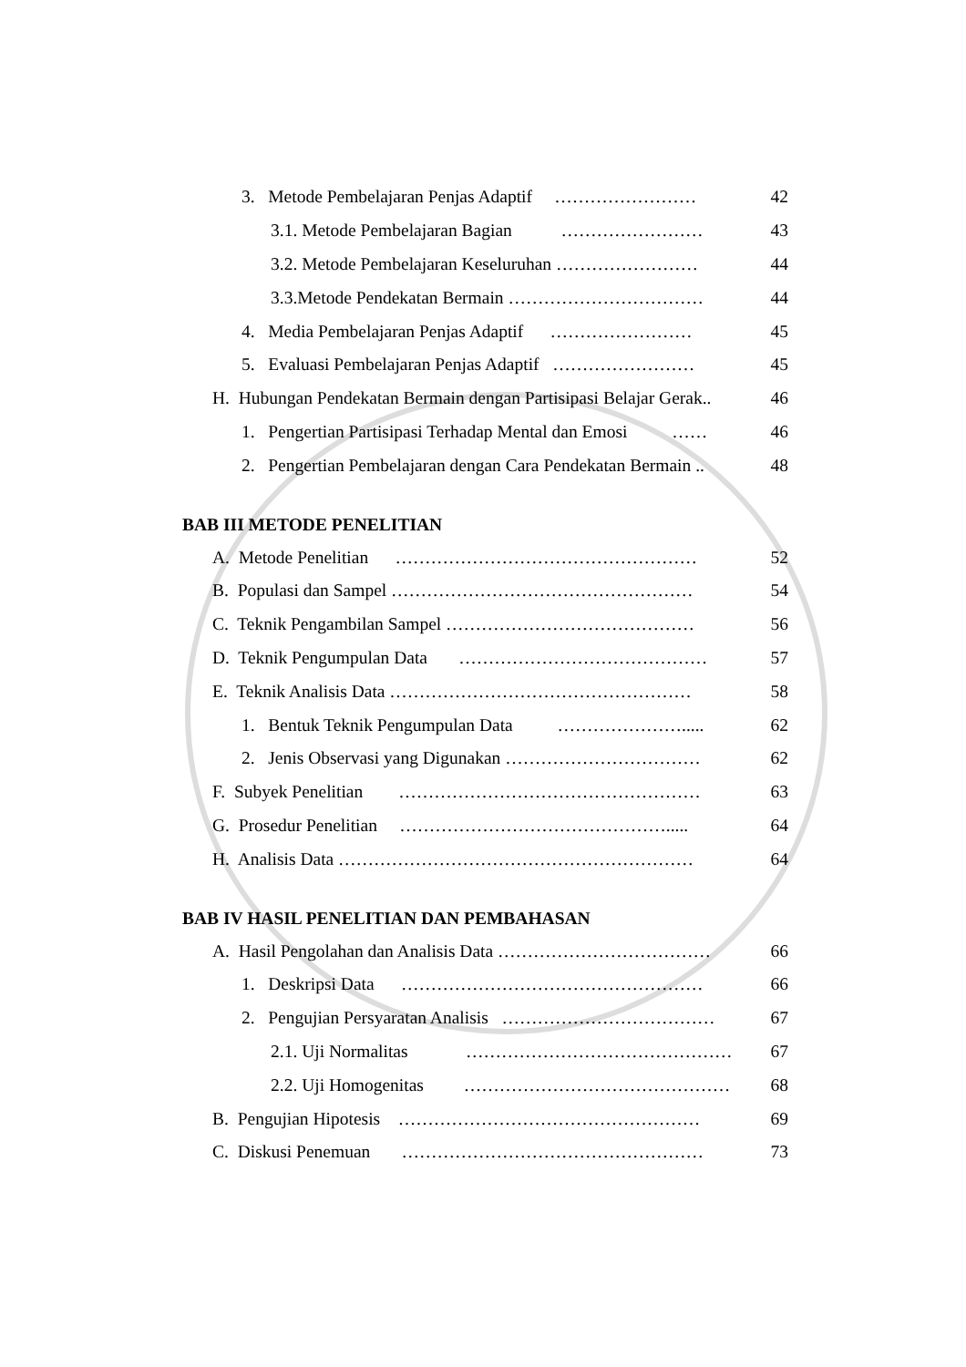3. Metode Pembelajaran Penjas Adaptif …………………… 42
3.1. Metode Pembelajaran Bagian …………………… 43
3.2. Metode Pembelajaran Keseluruhan …………………… 44
3.3.Metode Pendekatan Bermain …………………………… 44
4. Media Pembelajaran Penjas Adaptif …………………… 45
5. Evaluasi Pembelajaran Penjas Adaptif …………………… 45
H. Hubungan Pendekatan Bermain dengan Partisipasi Belajar Gerak.. 46
1. Pengertian Partisipasi Terhadap Mental dan Emosi …… 46
2. Pengertian Pembelajaran dengan Cara Pendekatan Bermain .. 48
BAB III METODE PENELITIAN
A. Metode Penelitian …………………………………………… 52
B. Populasi dan Sampel …………………………………………… 54
C. Teknik Pengambilan Sampel …………………………………… 56
D. Teknik Pengumpulan Data …………………………………… 57
E. Teknik Analisis Data …………………………………………… 58
1. Bentuk Teknik Pengumpulan Data …………………..... 62
2. Jenis Observasi yang Digunakan …………………………… 62
F. Subyek Penelitian …………………………………………… 63
G. Prosedur Penelitian ………………………………………..... 64
H. Analisis Data …………………………………………………… 64
BAB IV HASIL PENELITIAN DAN PEMBAHASAN
A. Hasil Pengolahan dan Analisis Data ……………………………… 66
1. Deskripsi Data …………………………………………… 66
2. Pengujian Persyaratan Analisis ……………………………… 67
2.1. Uji Normalitas ……………………………………… 67
2.2. Uji Homogenitas ……………………………………… 68
B. Pengujian Hipotesis …………………………………………… 69
C. Diskusi Penemuan …………………………………………… 73